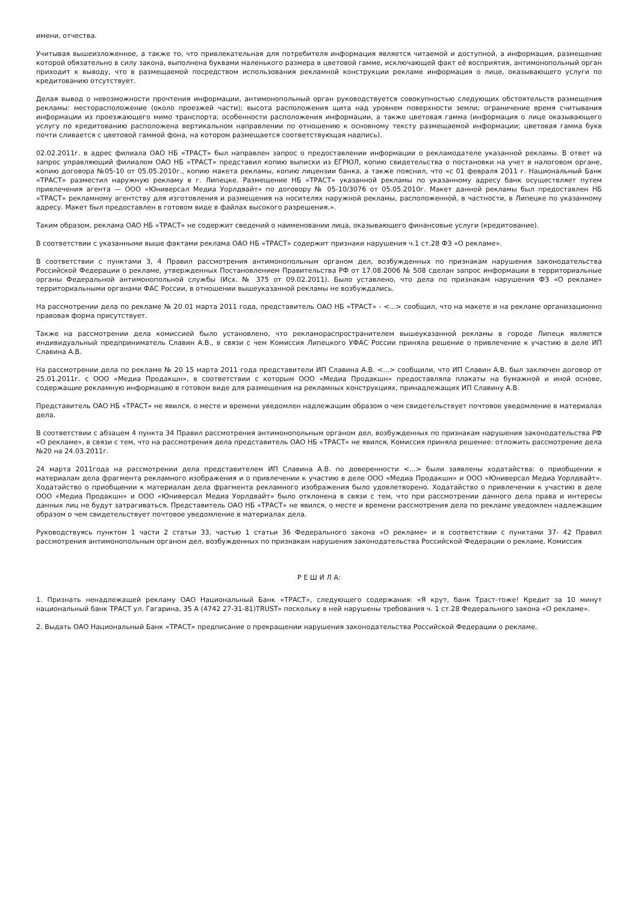имени, отчества.
Учитывая вышеизложенное, а также то, что привлекательная для потребителя информация является читаемой и доступной, а информация, размещение которой обязательно в силу закона, выполнена буквами маленького размера в цветовой гамме, исключающей факт её восприятия, антимонопольный орган приходит к выводу, что в размещаемой посредством использования рекламной конструкции рекламе информация о лице, оказывающего услуги по кредитованию отсутствует.
Делая вывод о невозможности прочтения информации, антимонопольный орган руководствуется совокупностью следующих обстоятельств размещения рекламы: месторасположение (около проезжей части); высота расположения щита над уровнем поверхности земли; ограничение время считывания информации из проезжающего мимо транспорта; особенности расположения информации, а также цветовая гамма (информация о лице оказывающего услугу по кредитованию расположена вертикальном направлении по отношению к основному тексту размещаемой информации; цветовая гамма букв почти сливается с цветовой гаммой фона, на котором размещается соответствующая надпись).
02.02.2011г. в адрес филиала ОАО НБ «ТРАСТ» был направлен запрос о предоставлении информации о рекламодателе указанной рекламы. В ответ на запрос управляющий филиалом ОАО НБ «ТРАСТ» представил копию выписки из ЕГРЮЛ, копию свидетельства о постановки на учет в налоговом органе, копию договора №05-10 от 05.05.2010г., копию макета рекламы, копию лицензии банка, а также пояснил, что «с 01 февраля 2011 г. Национальный Банк «ТРАСТ» разместил наружную рекламу в г. Липецке. Размещение НБ «ТРАСТ» указанной рекламы по указанному адресу банк осуществляет путем привлечения агента — ООО «Юниверсал Медиа Уорлдвайт» по договору № 05-10/3076 от 05.05.2010г. Макет данной рекламы был предоставлен НБ «ТРАСТ» рекламному агентству для изготовления и размещения на носителях наружной рекламы, расположенной, в частности, в Липецке по указанному адресу. Макет был предоставлен в готовом виде в файлах высокого разрешения.».
Таким образом, реклама ОАО НБ «ТРАСТ» не содержит сведений о наименовании лица, оказывающего финансовые услуги (кредитование).
В соответствии с указанными выше фактами реклама ОАО НБ «ТРАСТ» содержит признаки нарушения ч.1 ст.28 ФЗ «О рекламе».
В соответствии с пунктами 3, 4 Правил рассмотрения антимонопольным органом дел, возбужденных по признакам нарушения законодательства Российской Федерации о рекламе, утвержденных Постановлением Правительства РФ от 17.08.2006 № 508 сделан запрос информации в территориальные органы Федеральной антимонопольной службы (Исх. № 375 от 09.02.2011). Было уставлено, что дела по признакам нарушения ФЗ «О рекламе» территориальными органами ФАС России, в отношении вышеуказанной рекламы не возбуждались.
На рассмотрении дела по рекламе № 20 01 марта 2011 года, представитель ОАО НБ «ТРАСТ» - <...> сообщил, что на макете и на рекламе организационно правовая форма присутствует.
Также на рассмотрении дела комиссией было установлено, что рекламораспространителем вышеуказанной рекламы в городе Липецк является индивидуальный предприниматель Славин А.В., в связи с чем Комиссия Липецкого УФАС России приняла решение о привлечение к участию в деле ИП Славина А.В.
На рассмотрении дела по рекламе № 20 15 марта 2011 года представители ИП Славина А.В. <...> сообщили, что ИП Славин А.В. был заключен договор от 25.01.2011г. с ООО «Медиа Продакшн», в соответствии с которым ООО «Медиа Продакшн» предоставляла плакаты на бумажной и иной основе, содержащие рекламную информацию в готовом виде для размещения на рекламных конструкциях, принадлежащих ИП Славину А.В.
Представитель ОАО НБ «ТРАСТ» не явился, о месте и времени уведомлен надлежащим образом о чем свидетельствует почтовое уведомление в материалах дела.
В соответствии с абзацем 4 пункта 34 Правил рассмотрения антимонопольным органом дел, возбужденных по признакам нарушения законодательства РФ «О рекламе», в связи с тем, что на рассмотрения дела представитель ОАО НБ «ТРАСТ» не явился, Комиссия приняла решение: отложить рассмотрение дела №20 на 24.03.2011г.
24 марта 2011года на рассмотрении дела представителем ИП Славина А.В. по доверенности <...> были заявлены ходатайства: о приобщении к материалам дела фрагмента рекламного изображения и о привлечении к участию в деле ООО «Медиа Продакшн» и ООО «Юниверсал Медиа Уорлдвайт». Ходатайство о приобщении к материалам дела фрагмента рекламного изображения было удовлетворено. Ходатайство о привлечении к участию в деле ООО «Медиа Продакшн» и ООО «Юниверсал Медиа Уорлдвайт» было отклонена в связи с тем, что при рассмотрении данного дела права и интересы данных лиц не будут затрагиваться. Представитель ОАО НБ «ТРАСТ» не явился, о месте и времени рассмотрения дела по рекламе уведомлен надлежащим образом о чем свидетельствует почтовое уведомление в материалах дела.
Руководствуясь пунктом 1 части 2 статьи 33, частью 1 статьи 36 Федерального закона «О рекламе» и в соответствии с пунктами 37- 42 Правил рассмотрения антимонопольным органом дел, возбужденных по признакам нарушения законодательства Российской Федерации о рекламе, Комиссия
Р Е Ш И Л А:
1. Признать ненадлежащей рекламу ОАО Национальный Банк «ТРАСТ», следующего содержания: «Я крут, банк Траст-тоже! Кредит за 10 минут национальный банк ТРАСТ ул. Гагарина, 35 А (4742 27-31-81)TRUST» поскольку в ней нарушены требования ч. 1 ст.28 Федерального закона «О рекламе».
2. Выдать ОАО Национальный Банк «ТРАСТ» предписание о прекращении нарушения законодательства Российской Федерации о рекламе.